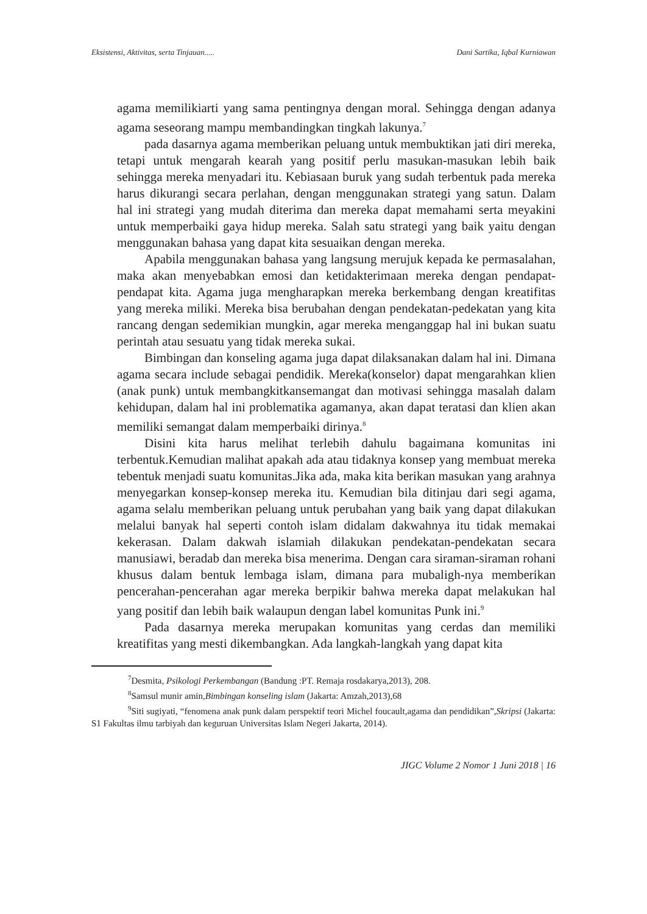Eksistensi, Aktivitas, serta Tinjauan..... Dani Sartika, Iqbal Kurniawan
agama memilikiarti yang sama pentingnya dengan moral. Sehingga dengan adanya agama seseorang mampu membandingkan tingkah lakunya.<sup>7</sup>
pada dasarnya agama memberikan peluang untuk membuktikan jati diri mereka, tetapi untuk mengarah kearah yang positif perlu masukan-masukan lebih baik sehingga mereka menyadari itu. Kebiasaan buruk yang sudah terbentuk pada mereka harus dikurangi secara perlahan, dengan menggunakan strategi yang satun. Dalam hal ini strategi yang mudah diterima dan mereka dapat memahami serta meyakini untuk memperbaiki gaya hidup mereka. Salah satu strategi yang baik yaitu dengan menggunakan bahasa yang dapat kita sesuaikan dengan mereka.
Apabila menggunakan bahasa yang langsung merujuk kepada ke permasalahan, maka akan menyebabkan emosi dan ketidakterimaan mereka dengan pendapat-pendapat kita. Agama juga mengharapkan mereka berkembang dengan kreatifitas yang mereka miliki. Mereka bisa berubahan dengan pendekatan-pedekatan yang kita rancang dengan sedemikian mungkin, agar mereka menganggap hal ini bukan suatu perintah atau sesuatu yang tidak mereka sukai.
Bimbingan dan konseling agama juga dapat dilaksanakan dalam hal ini. Dimana agama secara include sebagai pendidik. Mereka(konselor) dapat mengarahkan klien (anak punk) untuk membangkitkansemangat dan motivasi sehingga masalah dalam kehidupan, dalam hal ini problematika agamanya, akan dapat teratasi dan klien akan memiliki semangat dalam memperbaiki dirinya.<sup>8</sup>
Disini kita harus melihat terlebih dahulu bagaimana komunitas ini terbentuk.Kemudian malihat apakah ada atau tidaknya konsep yang membuat mereka tebentuk menjadi suatu komunitas.Jika ada, maka kita berikan masukan yang arahnya menyegarkan konsep-konsep mereka itu. Kemudian bila ditinjau dari segi agama, agama selalu memberikan peluang untuk perubahan yang baik yang dapat dilakukan melalui banyak hal seperti contoh islam didalam dakwahnya itu tidak memakai kekerasan. Dalam dakwah islamiah dilakukan pendekatan-pendekatan secara manusiawi, beradab dan mereka bisa menerima. Dengan cara siraman-siraman rohani khusus dalam bentuk lembaga islam, dimana para mubaligh-nya memberikan pencerahan-pencerahan agar mereka berpikir bahwa mereka dapat melakukan hal yang positif dan lebih baik walaupun dengan label komunitas Punk ini.<sup>9</sup>
Pada dasarnya mereka merupakan komunitas yang cerdas dan memiliki kreatifitas yang mesti dikembangkan. Ada langkah-langkah yang dapat kita
<sup>7</sup> Desmita, Psikologi Perkembangan (Bandung :PT. Remaja rosdakarya,2013), 208.
<sup>8</sup> Samsul munir amin,Bimbingan konseling islam (Jakarta: Amzah,2013),68
<sup>9</sup> Siti sugiyati, “fenomena anak punk dalam perspektif teori Michel foucault,agama dan pendidikan”,Skripsi (Jakarta: S1 Fakultas ilmu tarbiyah dan keguruan Universitas Islam Negeri Jakarta, 2014).
JIGC Volume 2 Nomor 1 Juni 2018 | 16